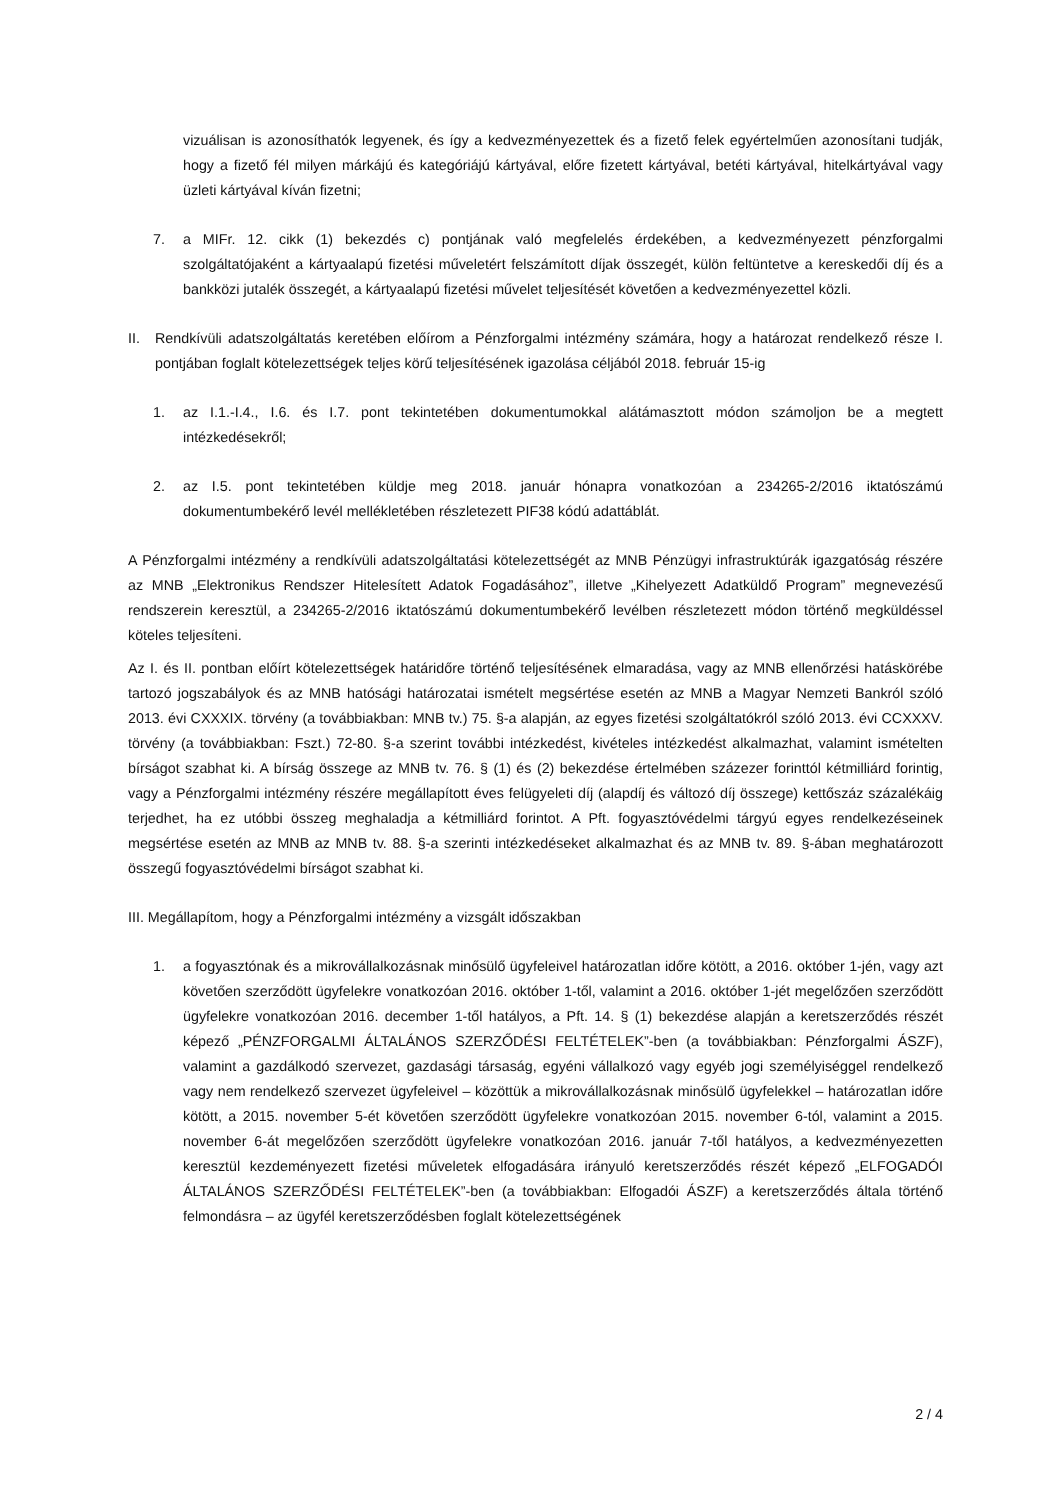vizuálisan is azonosíthatók legyenek, és így a kedvezményezettek és a fizető felek egyértelműen azonosítani tudják, hogy a fizető fél milyen márkájú és kategóriájú kártyával, előre fizetett kártyával, betéti kártyával, hitelkártyával vagy üzleti kártyával kíván fizetni;
7. a MIFr. 12. cikk (1) bekezdés c) pontjának való megfelelés érdekében, a kedvezményezett pénzforgalmi szolgáltatójaként a kártyaalapú fizetési műveletért felszámított díjak összegét, külön feltüntetve a kereskedői díj és a bankközi jutalék összegét, a kártyaalapú fizetési művelet teljesítését követően a kedvezményezettel közli.
II. Rendkívüli adatszolgáltatás keretében előírom a Pénzforgalmi intézmény számára, hogy a határozat rendelkező része I. pontjában foglalt kötelezettségek teljes körű teljesítésének igazolása céljából 2018. február 15-ig
1. az I.1.-I.4., I.6. és I.7. pont tekintetében dokumentumokkal alátámasztott módon számoljon be a megtett intézkedésekről;
2. az I.5. pont tekintetében küldje meg 2018. január hónapra vonatkozóan a 234265-2/2016 iktatószámú dokumentumbekérő levél mellékletében részletezett PIF38 kódú adattáblát.
A Pénzforgalmi intézmény a rendkívüli adatszolgáltatási kötelezettségét az MNB Pénzügyi infrastruktúrák igazgatóság részére az MNB „Elektronikus Rendszer Hitelesített Adatok Fogadásához”, illetve „Kihelyezett Adatküldő Program” megnevezésű rendszerein keresztül, a 234265-2/2016 iktatószámú dokumentumbekérő levélben részletezett módon történő megküldéssel köteles teljesíteni.
Az I. és II. pontban előírt kötelezettségek határidőre történő teljesítésének elmaradása, vagy az MNB ellenőrzési hatáskörébe tartozó jogszabályok és az MNB hatósági határozatai ismételt megsértése esetén az MNB a Magyar Nemzeti Bankról szóló 2013. évi CXXXIX. törvény (a továbbiakban: MNB tv.) 75. §-a alapján, az egyes fizetési szolgáltatókról szóló 2013. évi CCXXXV. törvény (a továbbiakban: Fszt.) 72-80. §-a szerint további intézkedést, kivételes intézkedést alkalmazhat, valamint ismételten bírságot szabhat ki. A bírság összege az MNB tv. 76. § (1) és (2) bekezdése értelmében százezer forinttól kétmilliárd forintig, vagy a Pénzforgalmi intézmény részére megállapított éves felügyeleti díj (alapdíj és változó díj összege) kettőszáz százalékáig terjedhet, ha ez utóbbi összeg meghaladja a kétmilliárd forintot. A Pft. fogyasztóvédelmi tárgyú egyes rendelkezéseinek megsértése esetén az MNB az MNB tv. 88. §-a szerinti intézkedéseket alkalmazhat és az MNB tv. 89. §-ában meghatározott összegű fogyasztóvédelmi bírságot szabhat ki.
III. Megállapítom, hogy a Pénzforgalmi intézmény a vizsgált időszakban
1. a fogyasztónak és a mikrovállalkozásnak minősülő ügyfeleivel határozatlan időre kötött, a 2016. október 1-jén, vagy azt követően szerződött ügyfelekre vonatkozóan 2016. október 1-től, valamint a 2016. október 1-jét megelőzően szerződött ügyfelekre vonatkozóan 2016. december 1-től hatályos, a Pft. 14. § (1) bekezdése alapján a keretszerződés részét képező „PÉNZFORGALMI ÁLTALÁNOS SZERZŐDÉSI FELTÉTELEK”-ben (a továbbiakban: Pénzforgalmi ÁSZF), valamint a gazdálkodó szervezet, gazdasági társaság, egyéni vállalkozó vagy egyéb jogi személyiséggel rendelkező vagy nem rendelkező szervezet ügyfeleivel – közöttük a mikrovállalkozásnak minősülő ügyfelekkel – határozatlan időre kötött, a 2015. november 5-ét követően szerződött ügyfelekre vonatkozóan 2015. november 6-tól, valamint a 2015. november 6-át megelőzően szerződött ügyfelekre vonatkozóan 2016. január 7-től hatályos, a kedvezményezetten keresztül kezdeményezett fizetési műveletek elfogadására irányuló keretszerződés részét képező „ELFOGADÓI ÁLTALÁNOS SZERZŐDÉSI FELTÉTELEK”-ben (a továbbiakban: Elfogadói ÁSZF) a keretszerződés általa történő felmondásra – az ügyfél keretszerződésben foglalt kötelezettségének
2 / 4